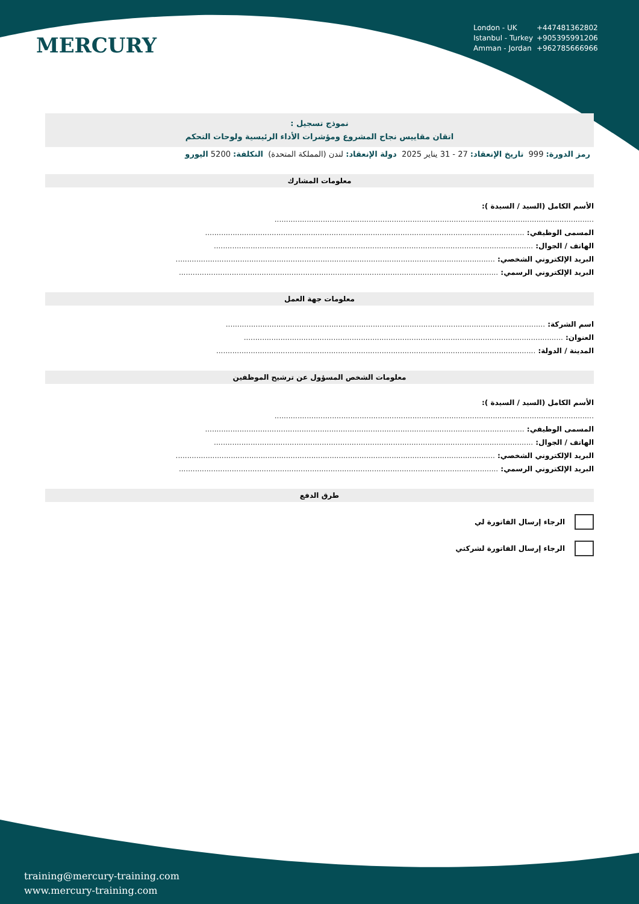MERCURY
London - UK +447481362802
Istanbul - Turkey +905395991206
Amman - Jordan +962785666966
نموذج تسجيل :
اتقان مقاييس نجاح المشروع ومؤشرات الأداء الرئيسية ولوحات التحكم
رمز الدورة: 999 تاريخ الإنعقاد: 27 - 31 يناير 2025 دولة الإنعقاد: لندن (المملكة المتحدة) التكلفة: 5200 اليورو
معلومات المشارك
الأسم الكامل (السيد / السيدة ):
...........................................................................................................................................
المسمى الوظيفي: ...........................................................................................................................................
الهاتف / الجوال: ...........................................................................................................................................
البريد الإلكتروني الشخصي: ...........................................................................................................................................
البريد الإلكتروني الرسمي: ...........................................................................................................................................
معلومات جهة العمل
اسم الشركة: ...........................................................................................................................................
العنوان: ...........................................................................................................................................
المدينة / الدولة: ...........................................................................................................................................
معلومات الشخص المسؤول عن ترشيح الموظفين
الأسم الكامل (السيد / السيدة ):
...........................................................................................................................................
المسمى الوظيفي: ...........................................................................................................................................
الهاتف / الجوال: ...........................................................................................................................................
البريد الإلكتروني الشخصي: ...........................................................................................................................................
البريد الإلكتروني الرسمي: ...........................................................................................................................................
طرق الدفع
الرجاء إرسال الفاتورة لي
الرجاء إرسال الفاتورة لشركتي
training@mercury-training.com
www.mercury-training.com